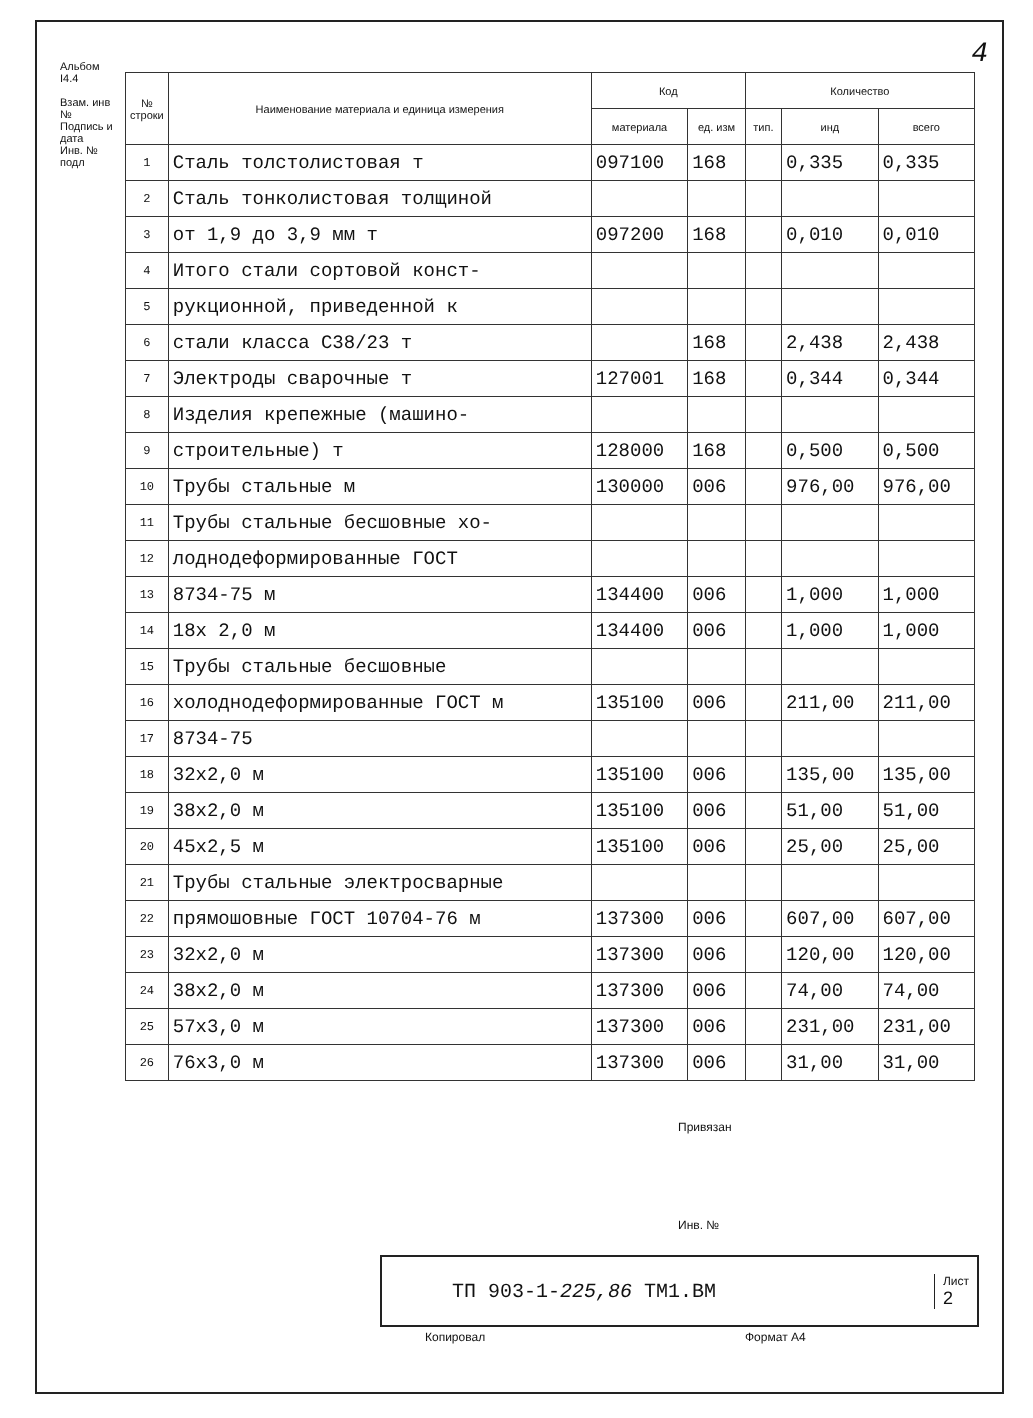4
Альбом I4.4
Взам. инв №
Подпись и дата
Инв. № подл
| № строки | Наименование материала и единица измерения | Код | | Количество | | |
| --- | --- | --- | --- | --- | --- | --- |
| | | материала | ед. изм | тип. | инд | всего |
| 1 | Сталь толстолистовая т | 097100 | 168 | | 0,335 | 0,335 |
| 2 | Сталь тонколистовая толщиной | | | | | |
| 3 | от 1,9 до 3,9 мм т | 097200 | 168 | | 0,010 | 0,010 |
| 4 | Итого стали сортовой конст- | | | | | |
| 5 | рукционной, приведенной к | | | | | |
| 6 | стали класса С38/23 т | | 168 | | 2,438 | 2,438 |
| 7 | Электроды сварочные т | 127001 | 168 | | 0,344 | 0,344 |
| 8 | Изделия крепежные (машино- | | | | | |
| 9 | строительные) т | 128000 | 168 | | 0,500 | 0,500 |
| 10 | Трубы стальные м | 130000 | 006 | | 976,00 | 976,00 |
| 11 | Трубы стальные бесшовные хо- | | | | | |
| 12 | лоднодеформированные ГОСТ | | | | | |
| 13 | 8734-75 м | 134400 | 006 | | 1,000 | 1,000 |
| 14 | 18х 2,0 м | 134400 | 006 | | 1,000 | 1,000 |
| 15 | Трубы стальные бесшовные | | | | | |
| 16 | холоднодеформированные ГОСТ м | 135100 | 006 | | 211,00 | 211,00 |
| 17 | 8734-75 | | | | | |
| 18 | 32х2,0 м | 135100 | 006 | | 135,00 | 135,00 |
| 19 | 38х2,0 м | 135100 | 006 | | 51,00 | 51,00 |
| 20 | 45х2,5 м | 135100 | 006 | | 25,00 | 25,00 |
| 21 | Трубы стальные электросварные | | | | | |
| 22 | прямошовные ГОСТ 10704-76 м | 137300 | 006 | | 607,00 | 607,00 |
| 23 | 32х2,0 м | 137300 | 006 | | 120,00 | 120,00 |
| 24 | 38х2,0 м | 137300 | 006 | | 74,00 | 74,00 |
| 25 | 57х3,0 м | 137300 | 006 | | 231,00 | 231,00 |
| 26 | 76х3,0 м | 137300 | 006 | | 31,00 | 31,00 |
Привязан
Инв. №
ТП 903-1-225,86 ТМ1.ВМ Лист
2
Копировал Формат А4